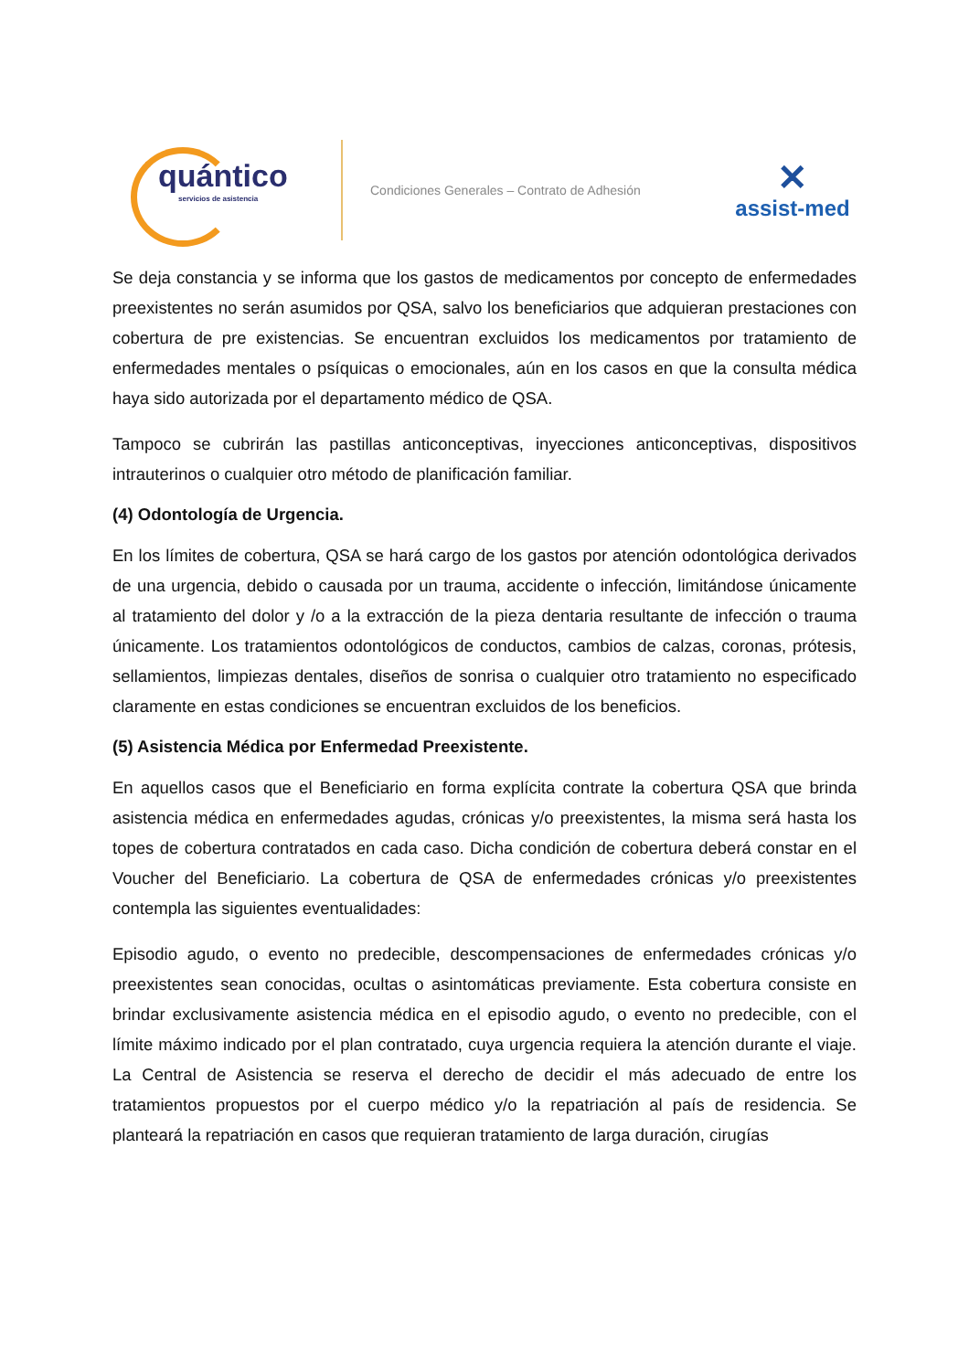quántico
servicios de asistencia
Condiciones Generales – Contrato de Adhesión
✕
assist-med
Se deja constancia y se informa que los gastos de medicamentos por concepto de enfermedades preexistentes no serán asumidos por QSA, salvo los beneficiarios que adquieran prestaciones con cobertura de pre existencias. Se encuentran excluidos los medicamentos por tratamiento de enfermedades mentales o psíquicas o emocionales, aún en los casos en que la consulta médica haya sido autorizada por el departamento médico de QSA.
Tampoco se cubrirán las pastillas anticonceptivas, inyecciones anticonceptivas, dispositivos intrauterinos o cualquier otro método de planificación familiar.
(4) Odontología de Urgencia.
En los límites de cobertura, QSA se hará cargo de los gastos por atención odontológica derivados de una urgencia, debido o causada por un trauma, accidente o infección, limitándose únicamente al tratamiento del dolor y /o a la extracción de la pieza dentaria resultante de infección o trauma únicamente. Los tratamientos odontológicos de conductos, cambios de calzas, coronas, prótesis, sellamientos, limpiezas dentales, diseños de sonrisa o cualquier otro tratamiento no especificado claramente en estas condiciones se encuentran excluidos de los beneficios.
(5) Asistencia Médica por Enfermedad Preexistente.
En aquellos casos que el Beneficiario en forma explícita contrate la cobertura QSA que brinda asistencia médica en enfermedades agudas, crónicas y/o preexistentes, la misma será hasta los topes de cobertura contratados en cada caso. Dicha condición de cobertura deberá constar en el Voucher del Beneficiario. La cobertura de QSA de enfermedades crónicas y/o preexistentes contempla las siguientes eventualidades:
Episodio agudo, o evento no predecible, descompensaciones de enfermedades crónicas y/o preexistentes sean conocidas, ocultas o asintomáticas previamente. Esta cobertura consiste en brindar exclusivamente asistencia médica en el episodio agudo, o evento no predecible, con el límite máximo indicado por el plan contratado, cuya urgencia requiera la atención durante el viaje. La Central de Asistencia se reserva el derecho de decidir el más adecuado de entre los tratamientos propuestos por el cuerpo médico y/o la repatriación al país de residencia. Se planteará la repatriación en casos que requieran tratamiento de larga duración, cirugías